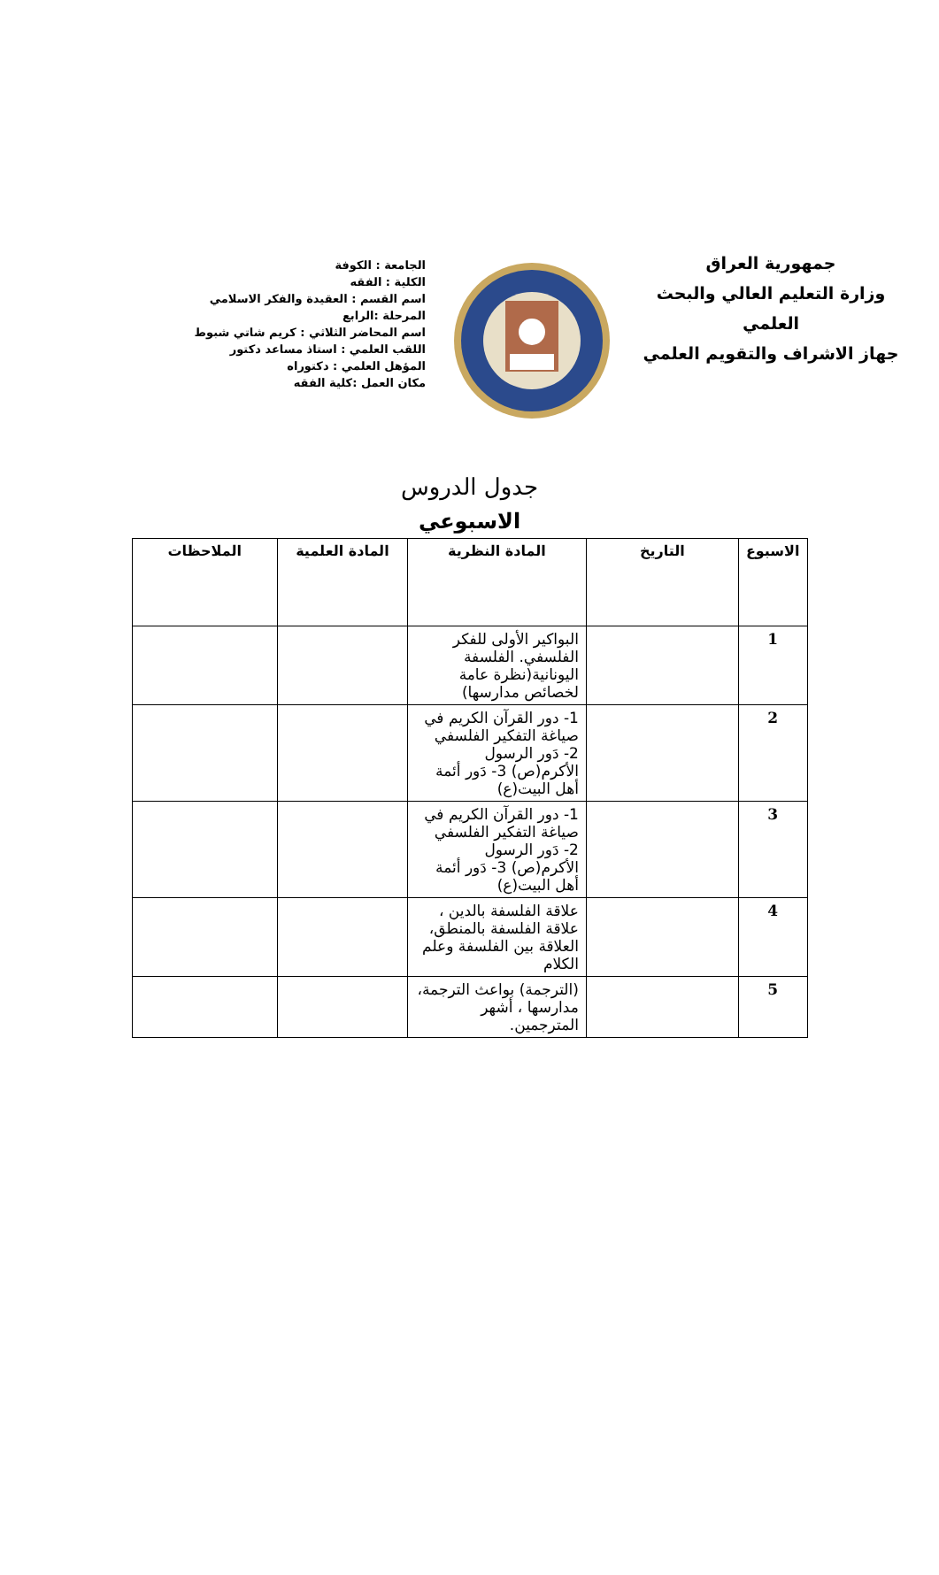جمهورية العراق
وزارة التعليم العالي والبحث العلمي
جهاز الاشراف والتقويم العلمي
الجامعة : الكوفة
الكلية : الفقه
اسم القسم : العقيدة والفكر الاسلامي
المرحلة :الرابع
اسم المحاضر الثلاثي : كريم شاتي شبوط
اللقب العلمي : استاذ مساعد دكتور
المؤهل العلمي : دكتوراه
مكان العمل :كلية الفقه
جدول الدروس
الاسبوعي
| الاسبوع | التاريخ | المادة النظرية | المادة العلمية | الملاحظات |
| --- | --- | --- | --- | --- |
| 1 | | البواكير الأولى للفكر الفلسفي. الفلسفة اليونانية(نظرة عامة لخصائص مدارسها) | | |
| 2 | | 1- دور القرآن الكريم في صياغة التفكير الفلسفي 2- دَور الرسول الأكرم(ص) 3- دَور أئمة أهل البيت(ع) | | |
| 3 | | 1- دور القرآن الكريم في صياغة التفكير الفلسفي 2- دَور الرسول الأكرم(ص) 3- دَور أئمة أهل البيت(ع) | | |
| 4 | | علاقة الفلسفة بالدين ، علاقة الفلسفة بالمنطق، العلاقة بين الفلسفة وعلم الكلام | | |
| 5 | | (الترجمة) بواعث الترجمة، مدارسها ، أشهر المترجمين. | | |